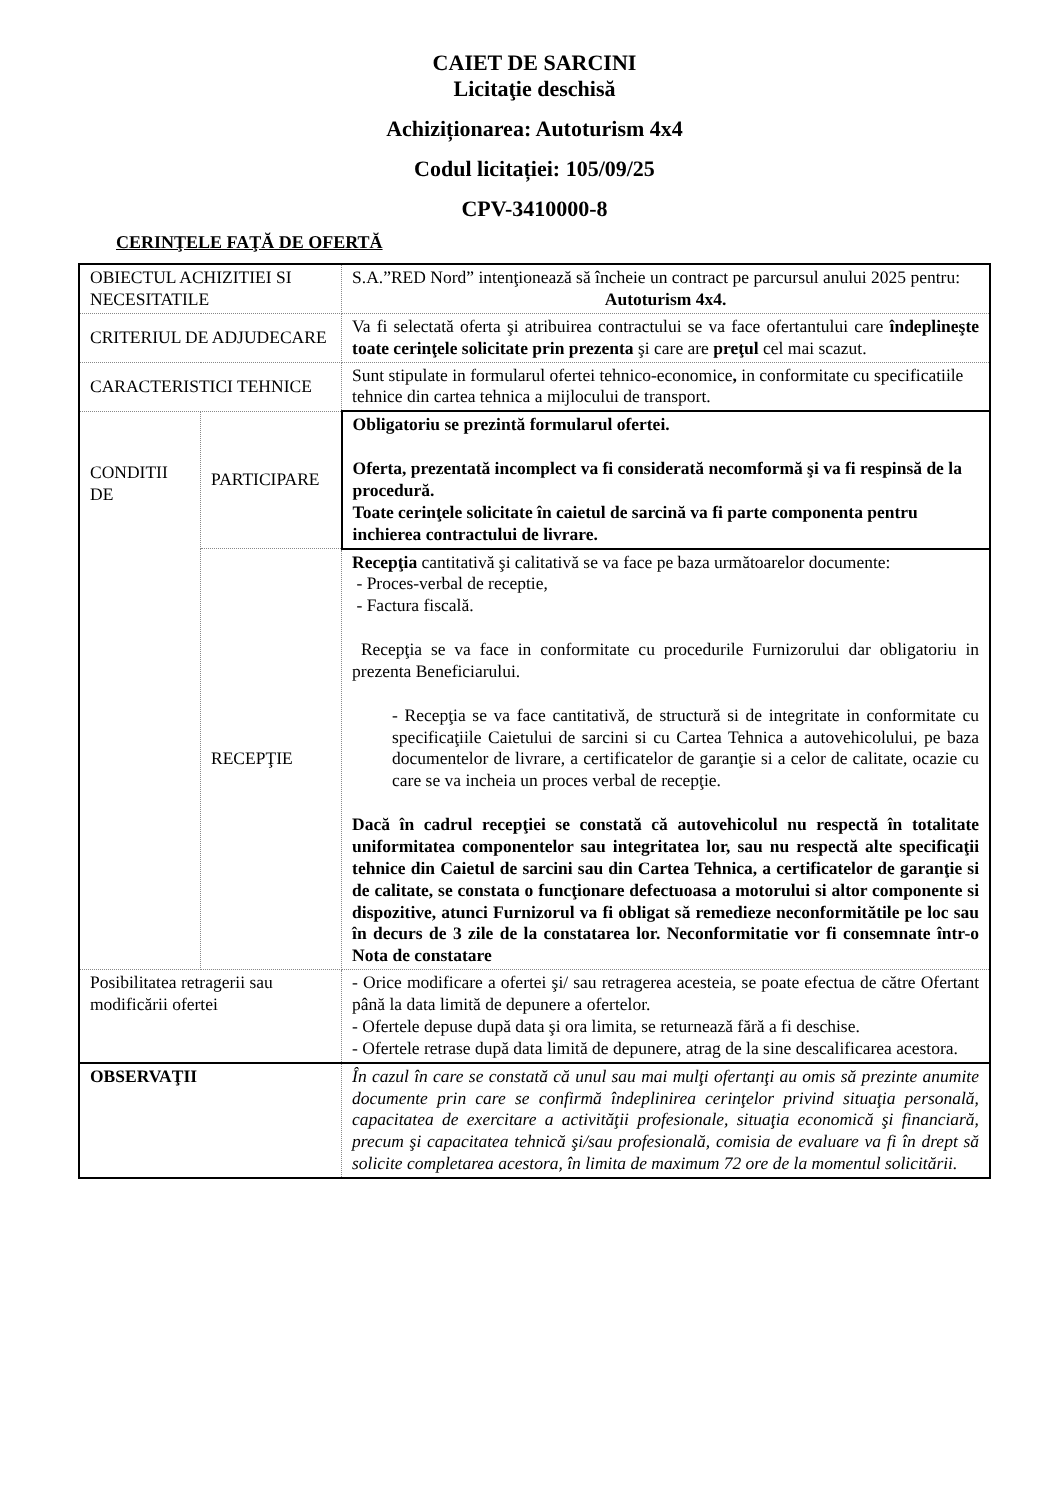CAIET DE SARCINI
Licitaţie deschisă
Achiziționarea: Autoturism 4x4
Codul licitației: 105/09/25
CPV-3410000-8
CERINŢELE FAŢĂ DE OFERTĂ
| OBIECTUL ACHIZITIEI SI NECESITATILE | | S.A.”RED Nord” intenţionează să încheie un contract pe parcursul anului 2025 pentru: Autoturism 4x4. |
| CRITERIUL DE ADJUDECARE | | Va fi selectată oferta şi atribuirea contractului se va face ofertantului care îndeplineşte toate cerinţele solicitate prin prezenta şi care are preţul cel mai scazut. |
| CARACTERISTICI TEHNICE | | Sunt stipulate in formularul ofertei tehnico-economice , in conformitate cu specificatiile tehnice din cartea tehnica a mijlocului de transport. |
| CONDITII DE | PARTICIPARE | Obligatoriu se prezintă formularul ofertei. Oferta, prezentată incomplect va fi considerată necomformă şi va fi respinsă de la procedură. Toate cerinţele solicitate în caietul de sarcină va fi parte componenta pentru inchierea contractului de livrare. |
| | RECEPŢIE | Recepţia cantitativă şi calitativă se va face pe baza următoarelor documente: - Proces-verbal de receptie, - Factura fiscală. Recepţia se va face in conformitate cu procedurile Furnizorului dar obligatoriu in prezenta Beneficiarului. - Recepţia se va face cantitativă, de structură si de integritate in conformitate cu specificaţiile Caietului de sarcini si cu Cartea Tehnica a autovehicolului, pe baza documentelor de livrare, a certificatelor de garanţie si a celor de calitate, ocazie cu care se va incheia un proces verbal de recepţie. Dacă în cadrul recepţiei se constată că autovehicolul nu respectă în totalitate uniformitatea componentelor sau integritatea lor, sau nu respectă alte specificaţii tehnice din Caietul de sarcini sau din Cartea Tehnica, a certificatelor de garanţie si de calitate, se constata o funcţionare defectuoasa a motorului si altor componente si dispozitive, atunci Furnizorul va fi obligat să remedieze neconformitătile pe loc sau în decurs de 3 zile de la constatarea lor. Neconformitatie vor fi consemnate într-o Nota de constatare |
| Posibilitatea retragerii sau modificării ofertei | | - Orice modificare a ofertei şi/ sau retragerea acesteia, se poate efectua de către Ofertant până la data limită de depunere a ofertelor. - Ofertele depuse după data şi ora limita, se returnează fără a fi deschise. - Ofertele retrase după data limită de depunere, atrag de la sine descalificarea acestora. |
| OBSERVAŢII | | În cazul în care se constată că unul sau mai mulţi ofertanţi au omis să prezinte anumite documente prin care se confirmă îndeplinirea cerinţelor privind situaţia personală, capacitatea de exercitare a activităţii profesionale, situaţia economică şi financiară, precum şi capacitatea tehnică şi/sau profesională, comisia de evaluare va fi în drept să solicite completarea acestora, în limita de maximum 72 ore de la momentul solicitării. |